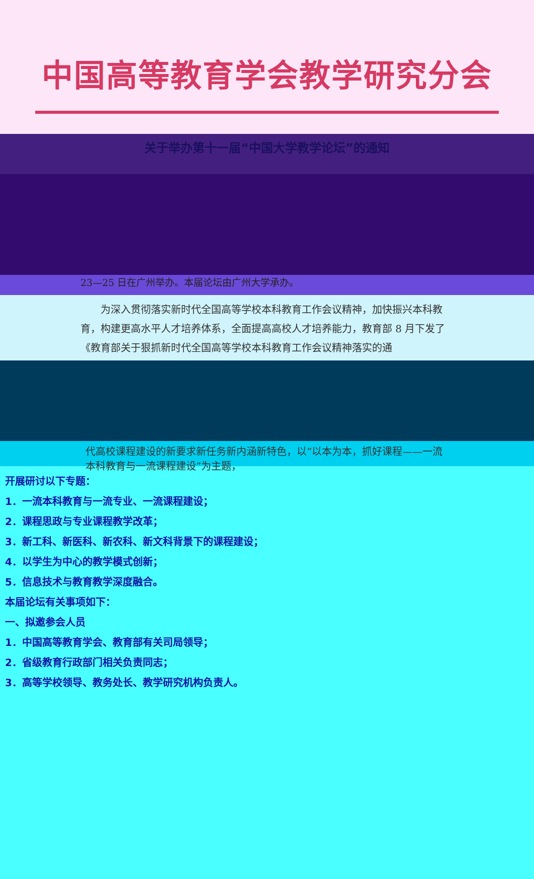中国高等教育学会教学研究分会
关于举办第十一届“中国大学教学论坛”的通知
23—25 日在广州举办。本届论坛由广州大学承办。
　　为深入贯彻落实新时代全国高等学校本科教育工作会议精神，加快振兴本科教育，构建更高水平人才培养体系，全面提高高校人才培养能力，教育部 8 月下发了《教育部关于狠抓新时代全国高等学校本科教育工作会议精神落实的通
代高校课程建设的新要求新任务新内涵新特色，以“以本为本，抓好课程——一流本科教育与一流课程建设”为主题，
开展研讨以下专题：
1．一流本科教育与一流专业、一流课程建设；
2．课程思政与专业课程教学改革；
3．新工科、新医科、新农科、新文科背景下的课程建设；
4．以学生为中心的教学模式创新；
5．信息技术与教育教学深度融合。
本届论坛有关事项如下：
一、拟邀参会人员
1．中国高等教育学会、教育部有关司局领导；
2．省级教育行政部门相关负责同志；
3．高等学校领导、教务处长、教学研究机构负责人。